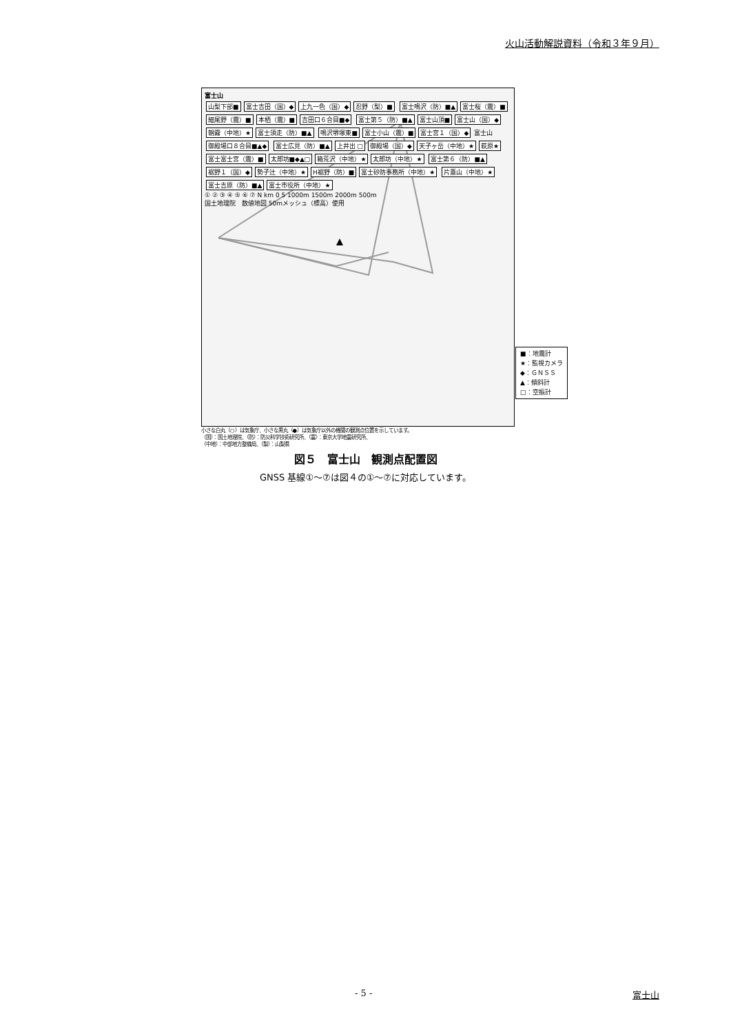火山活動解説資料（令和３年９月）
富士山
山梨下部■ 富士吉田（国）◆ 上九一色（国）◆ 忍野（梨）■ 富士鳴沢（防）■▲ 富士桜（震）■ 細尾野（震）■ 本栖（震）■ 吉田口６合目■◆ 富士第５（防）■▲ 富士山頂■ 富士山（国）◆ 朝霧（中地）★ 富士須走（防）■▲ 鳴沢堺塚東■ 富士小山（震）■ 富士宮１（国）◆ 富士山 御殿場口８合目■▲◆ 富士広見（防）■▲ 上井出 □ 御殿場（国）◆ 天子ヶ岳（中地）★ 萩原★ 富士富士宮（震）■ 太郎坊■◆▲□ 箱荒沢（中地）★ 太郎坊（中地）★ 富士第６（防）■▲ 裾野１（国）◆ 勢子辻（中地）★ H裾野（防）■ 富士砂防事務所（中地）★ 片蓋山（中地）★ 富士吉原（防）■▲ 富士市役所（中地）★
① ② ③ ④ ⑤ ⑥ ⑦ N km 0 5 1000m 1500m 2000m 500m
国土地理院　数値地図 50mメッシュ（標高）使用
■：地震計
★：監視カメラ
◆：ＧＮＳＳ
▲：傾斜計
□：空振計
小さな白丸（○）は気象庁、小さな黒丸（●）は気象庁以外の機関の観測点位置を示しています。
（国）：国土地理院、（防）：防災科学技術研究所、（震）：東京大学地震研究所、
（中地）：中部地方整備局、（梨）：山梨県
図５　富士山　観測点配置図
GNSS 基線①～⑦は図４の①～⑦に対応しています。
- 5 - 富士山